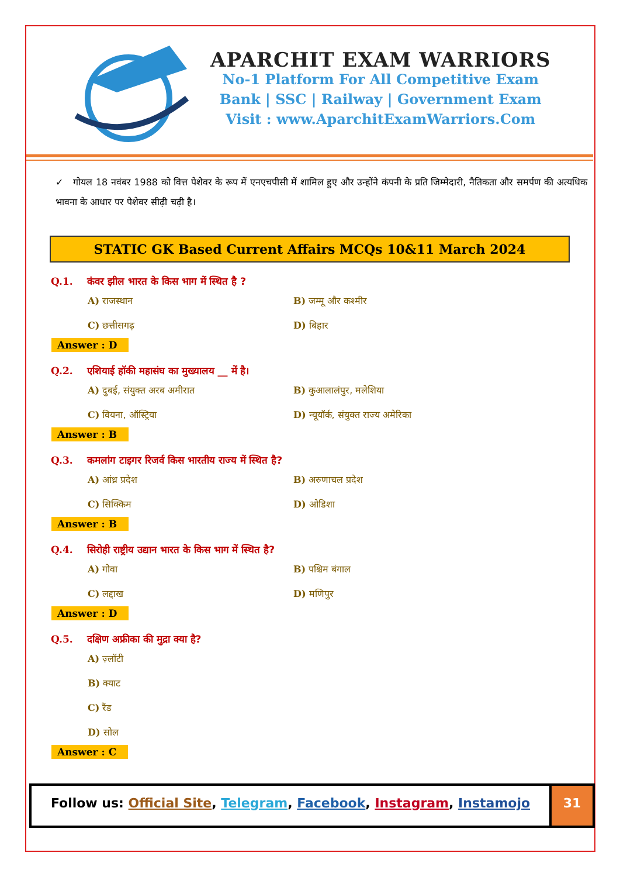APARCHIT EXAM WARRIORS
No-1 Platform For All Competitive Exam
Bank | SSC | Railway | Government Exam
Visit : www.AparchitExamWarriors.Com
✓ गोयल 18 नवंबर 1988 को वित्त पेशेवर के रूप में एनएचपीसी में शामिल हुए और उन्होंने कंपनी के प्रति जिम्मेदारी, नैतिकता और समर्पण की अत्यधिक भावना के आधार पर पेशेवर सीढ़ी चढ़ी है।
STATIC GK Based Current Affairs MCQs 10&11 March 2024
Q.1. कंवर झील भारत के किस भाग में स्थित है ?
A) राजस्थान
B) जम्मू और कश्मीर
C) छत्तीसगढ़
D) बिहार
Answer : D
Q.2. एशियाई हॉकी महासंघ का मुख्यालय __ में है।
A) दुबई, संयुक्त अरब अमीरात
B) कुआलालंपुर, मलेशिया
C) वियना, ऑस्ट्रिया
D) न्यूयॉर्क, संयुक्त राज्य अमेरिका
Answer : B
Q.3. कमलांग टाइगर रिजर्व किस भारतीय राज्य में स्थित है?
A) आंध्र प्रदेश
B) अरुणाचल प्रदेश
C) सिक्किम
D) ओडिशा
Answer : B
Q.4. सिरोही राष्ट्रीय उद्यान भारत के किस भाग में स्थित है?
A) गोवा
B) पश्चिम बंगाल
C) लद्दाख
D) मणिपुर
Answer : D
Q.5. दक्षिण अफ्रीका की मुद्रा क्या है?
A) ज़्लॉटी
B) क्याट
C) रैंड
D) सोल
Answer : C
Follow us: Official Site, Telegram, Facebook, Instagram, Instamojo
31